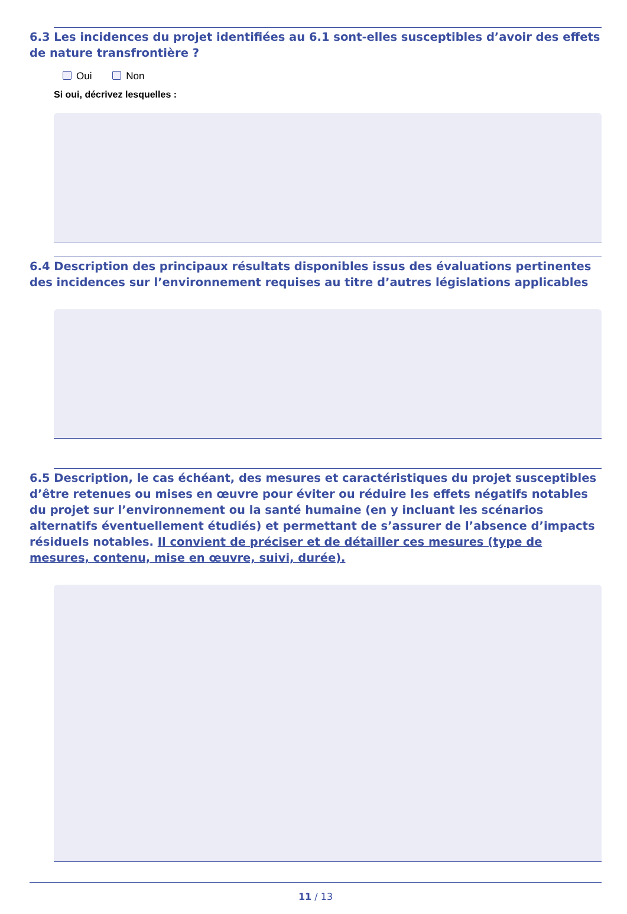6.3 Les incidences du projet identifiées au 6.1 sont-elles susceptibles d’avoir des effets de nature transfrontière ?
Oui Non
Si oui, décrivez lesquelles :
6.4 Description des principaux résultats disponibles issus des évaluations pertinentes des incidences sur l’environnement requises au titre d’autres législations applicables
6.5 Description, le cas échéant, des mesures et caractéristiques du projet susceptibles d’être retenues ou mises en œuvre pour éviter ou réduire les effets négatifs notables du projet sur l’environnement ou la santé humaine (en y incluant les scénarios alternatifs éventuellement étudiés) et permettant de s’assurer de l’absence d’impacts résiduels notables. Il convient de préciser et de détailler ces mesures (type de mesures, contenu, mise en œuvre, suivi, durée).
11 / 13